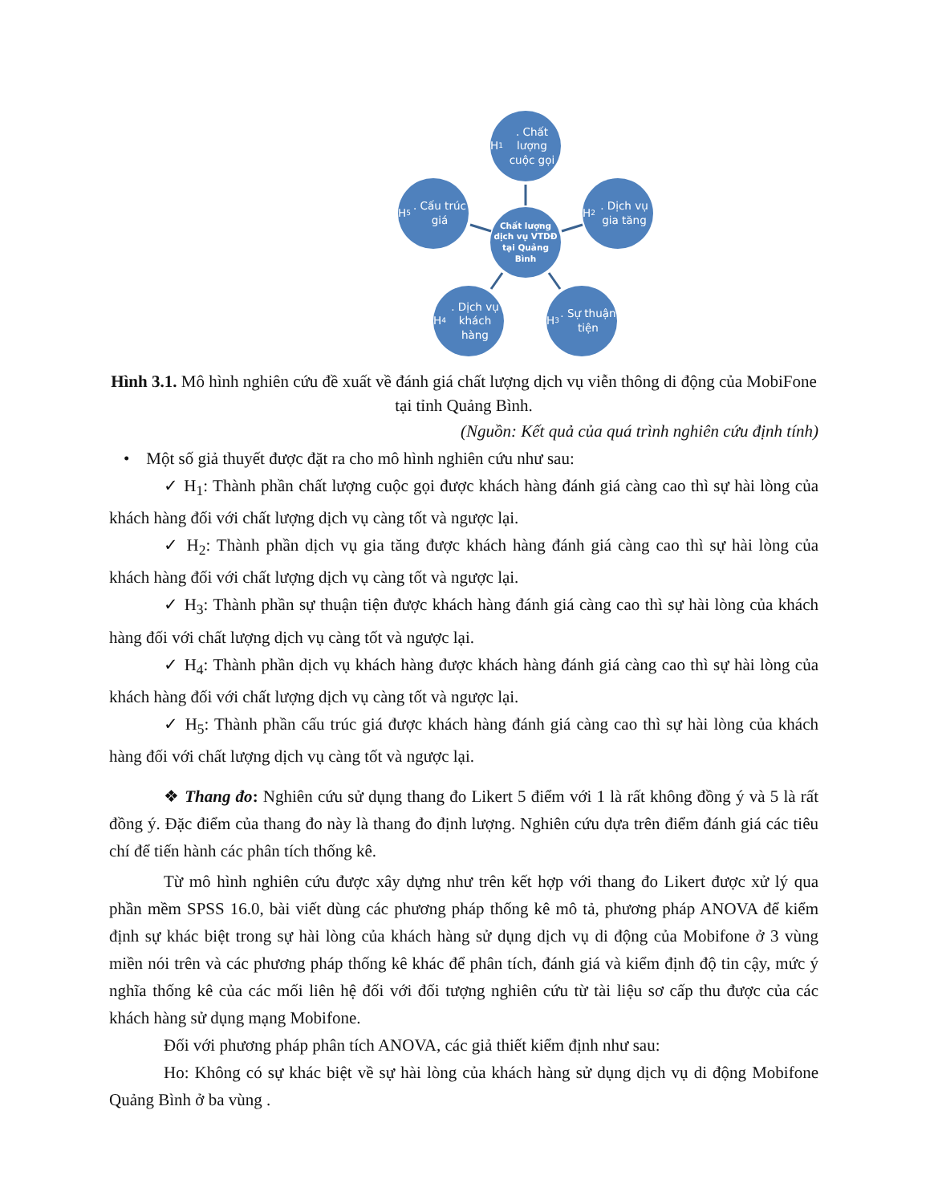H<sub>1</sub>. Chất lượng cuộc gọi
H<sub>5</sub>. Cấu trúc giá
Chất lượng dịch vụ VTDĐ tại Quảng Bình
H<sub>2</sub>. Dịch vụ gia tăng
H<sub>4</sub>. Dịch vụ khách hàng
H<sub>3</sub>. Sự thuận tiện
Hình 3.1. Mô hình nghiên cứu đề xuất về đánh giá chất lượng dịch vụ viễn thông di động của MobiFone tại tỉnh Quảng Bình.
(Nguồn: Kết quả của quá trình nghiên cứu định tính)
• Một số giả thuyết được đặt ra cho mô hình nghiên cứu như sau:
✓ H<sub>1</sub>: Thành phần chất lượng cuộc gọi được khách hàng đánh giá càng cao thì sự hài lòng của khách hàng đối với chất lượng dịch vụ càng tốt và ngược lại.
✓ H<sub>2</sub>: Thành phần dịch vụ gia tăng được khách hàng đánh giá càng cao thì sự hài lòng của khách hàng đối với chất lượng dịch vụ càng tốt và ngược lại.
✓ H<sub>3</sub>: Thành phần sự thuận tiện được khách hàng đánh giá càng cao thì sự hài lòng của khách hàng đối với chất lượng dịch vụ càng tốt và ngược lại.
✓ H<sub>4</sub>: Thành phần dịch vụ khách hàng được khách hàng đánh giá càng cao thì sự hài lòng của khách hàng đối với chất lượng dịch vụ càng tốt và ngược lại.
✓ H<sub>5</sub>: Thành phần cấu trúc giá được khách hàng đánh giá càng cao thì sự hài lòng của khách hàng đối với chất lượng dịch vụ càng tốt và ngược lại.
❖ Thang đo: Nghiên cứu sử dụng thang đo Likert 5 điểm với 1 là rất không đồng ý và 5 là rất đồng ý. Đặc điểm của thang đo này là thang đo định lượng. Nghiên cứu dựa trên điểm đánh giá các tiêu chí để tiến hành các phân tích thống kê.
Từ mô hình nghiên cứu được xây dựng như trên kết hợp với thang đo Likert được xử lý qua phần mềm SPSS 16.0, bài viết dùng các phương pháp thống kê mô tả, phương pháp ANOVA để kiểm định sự khác biệt trong sự hài lòng của khách hàng sử dụng dịch vụ di động của Mobifone ở 3 vùng miền nói trên và các phương pháp thống kê khác để phân tích, đánh giá và kiểm định độ tin cậy, mức ý nghĩa thống kê của các mối liên hệ đối với đối tượng nghiên cứu từ tài liệu sơ cấp thu được của các khách hàng sử dụng mạng Mobifone.
Đối với phương pháp phân tích ANOVA, các giả thiết kiểm định như sau:
Ho: Không có sự khác biệt về sự hài lòng của khách hàng sử dụng dịch vụ di động Mobifone Quảng Bình ở ba vùng .